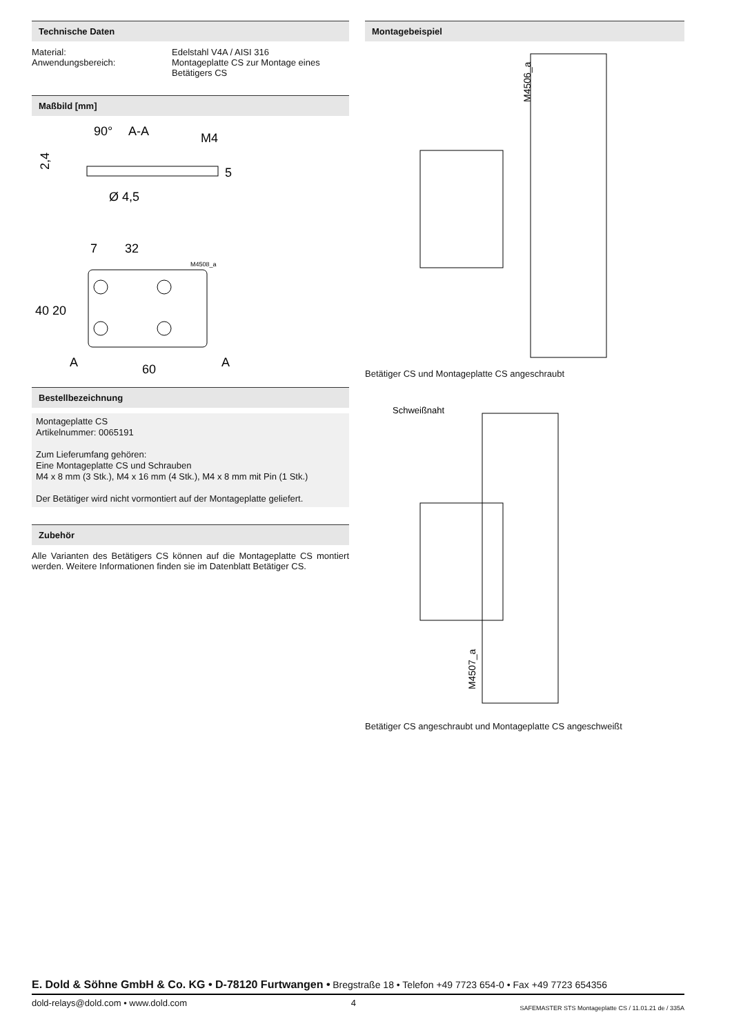Technische Daten
Material: Edelstahl V4A / AISI 316
Anwendungsbereich: Montageplatte CS zur Montage eines
Betätigers CS
Maßbild [mm]
90°
A-A
M4
2,4
5
Ø 4,5
7
32
M4508_a
40
20
A
A
60
Bestellbezeichnung
Montageplatte CS
Artikelnummer: 0065191
Zum Lieferumfang gehören:
Eine Montageplatte CS und Schrauben
M4 x 8 mm (3 Stk.), M4 x 16 mm (4 Stk.), M4 x 8 mm mit Pin (1 Stk.)
Der Betätiger wird nicht vormontiert auf der Montageplatte geliefert.
Zubehör
Alle Varianten des Betätigers CS können auf die Montageplatte CS montiert werden. Weitere Informationen finden sie im Datenblatt Betätiger CS.
Montagebeispiel
M4506_a
Betätiger CS und Montageplatte CS angeschraubt
Schweißnaht
M4507_a
Betätiger CS angeschraubt und Montageplatte CS angeschweißt
E. Dold & Söhne GmbH & Co. KG • D-78120 Furtwangen • Bregstraße 18 • Telefon +49 7723 654-0 • Fax +49 7723 654356
dold-relays@dold.com • www.dold.com 4 SAFEMASTER STS Montageplatte CS / 11.01.21 de / 335A